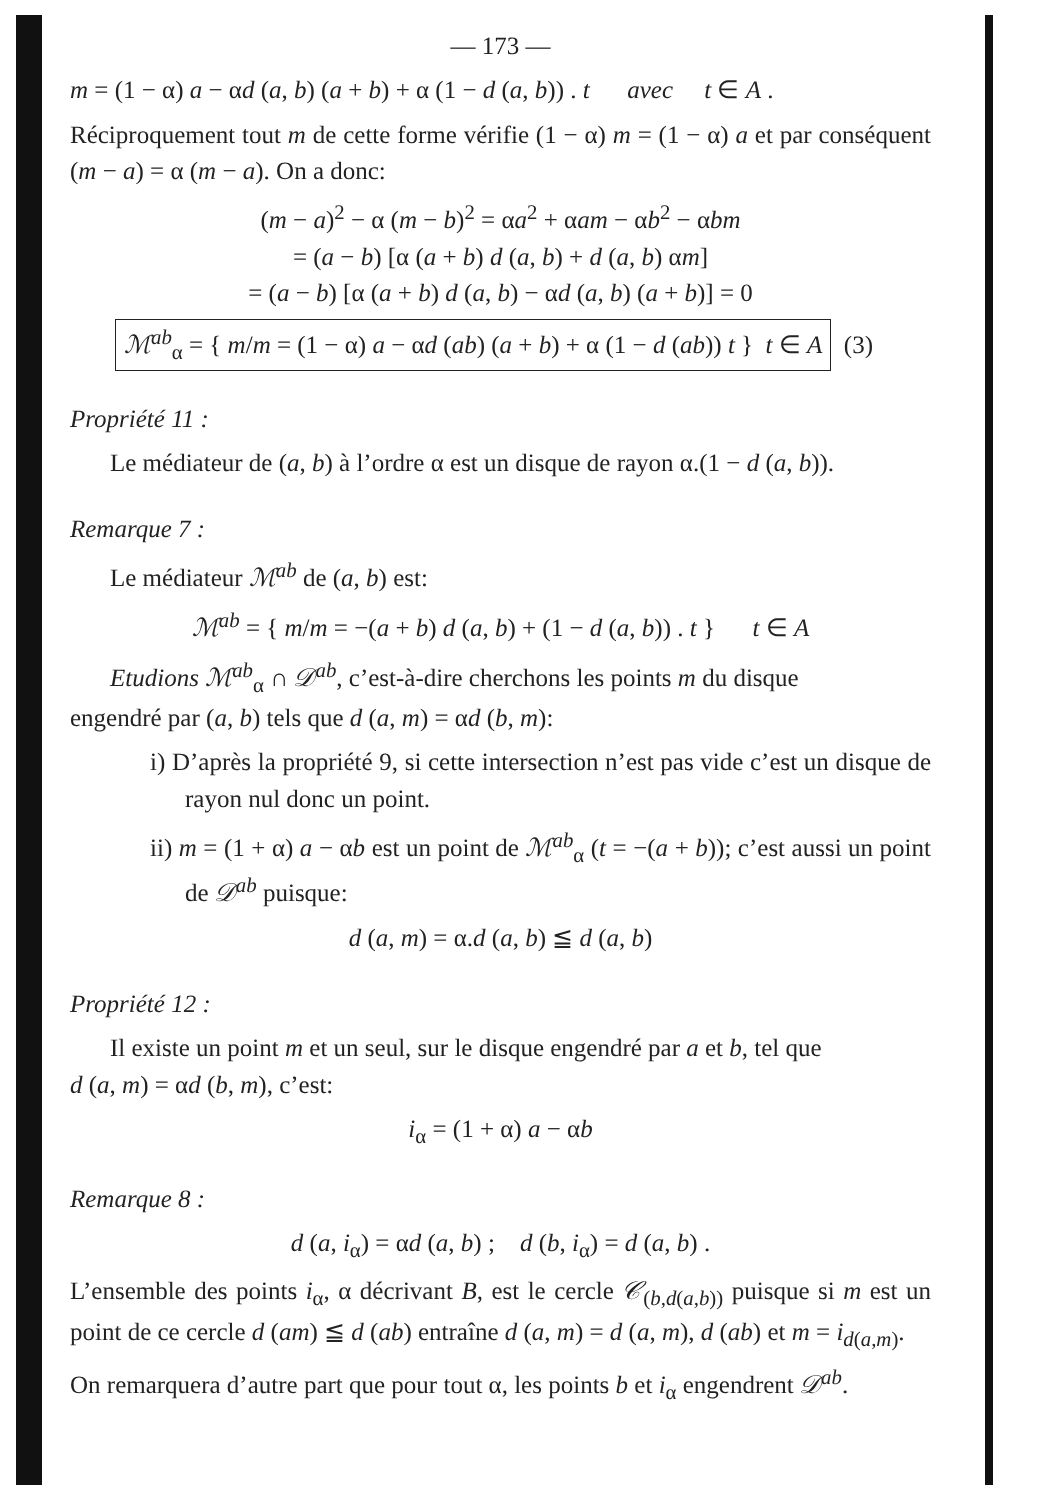— 173 —
m = (1 − α) a − αd (a, b) (a + b) + α (1 − d (a, b)) . t avec t ∈ A .
Réciproquement tout m de cette forme vérifie (1 − α) m = (1 − α) a et par conséquent (m − a) = α (m − a). On a donc:
(m − a)<sup>2</sup> − α (m − b)<sup>2</sup> = αa<sup>2</sup> + αam − αb<sup>2</sup> − αbm
= (a − b) [α (a + b) d (a, b) + d (a, b) αm]
= (a − b) [α (a + b) d (a, b) − αd (a, b) (a + b)] = 0
ℳ<sup>ab</sup><sub>α</sub> = { m/m = (1 − α) a − αd (ab) (a + b) + α (1 − d (ab)) t } t ∈ A (3)
Propriété 11 :
Le médiateur de (a, b) à l’ordre α est un disque de rayon α.(1 − d (a, b)).
Remarque 7 :
Le médiateur ℳ<sup>ab</sup> de (a, b) est:
ℳ<sup>ab</sup> = { m/m = −(a + b) d (a, b) + (1 − d (a, b)) . t } t ∈ A
Etudions ℳ<sup>ab</sup><sub>α</sub> ∩ 𝒟<sup>ab</sup>, c’est-à-dire cherchons les points m du disque
engendré par (a, b) tels que d (a, m) = αd (b, m):
i) D’après la propriété 9, si cette intersection n’est pas vide c’est un disque de rayon nul donc un point.
ii) m = (1 + α) a − αb est un point de ℳ<sup>ab</sup><sub>α</sub> (t = −(a + b)); c’est aussi un point de 𝒟<sup>ab</sup> puisque:
d (a, m) = α.d (a, b) ≦ d (a, b)
Propriété 12 :
Il existe un point m et un seul, sur le disque engendré par a et b, tel que
d (a, m) = αd (b, m), c’est:
i<sub>α</sub> = (1 + α) a − αb
Remarque 8 :
d (a, i<sub>α</sub>) = αd (a, b) ; d (b, i<sub>α</sub>) = d (a, b) .
L’ensemble des points i<sub>α</sub>, α décrivant B, est le cercle 𝒞<sub>(b,d(a,b))</sub> puisque si m est un point de ce cercle d (am) ≦ d (ab) entraîne d (a, m) = d (a, m), d (ab) et m = i<sub>d(a,m)</sub>.
On remarquera d’autre part que pour tout α, les points b et i<sub>α</sub> engendrent 𝒟<sup>ab</sup>.